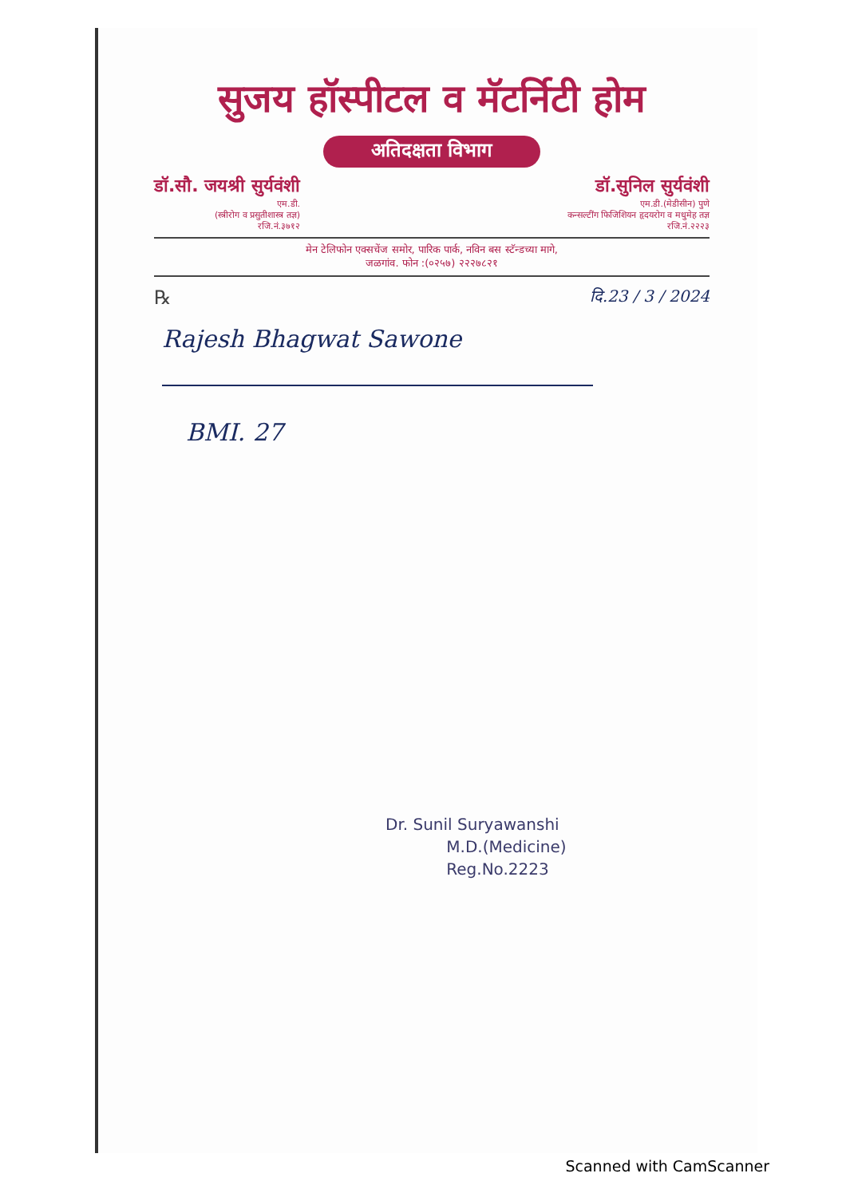सुजय हॉस्पीटल व मॅटर्निटी होम
अतिदक्षता विभाग
डॉ.सौ. जयश्री सुर्यवंशी
एम.डी.
(स्त्रीरोग व प्रसुतीशास्त्र तज्ञ)
रजि.नं.३७१२
डॉ.सुनिल सुर्यवंशी
एम.डी.(मेडीसीन) पुणे
कन्सल्टींग फिजिशियन हृदयरोग व मधुमेह तज्ञ
रजि.नं.२२२३
मेन टेलिफोन एक्सचेंज समोर, पारिक पार्क, नविन बस स्टॅन्डच्या मागे,
जळगांव. फोन :(०२५७) २२२७८२१
℞ दि.23 / 3 / 2024
Rajesh Bhagwat Sawone
BMI. 27
Dr. Sunil Suryawanshi
M.D.(Medicine)
Reg.No.2223
Scanned with CamScanner